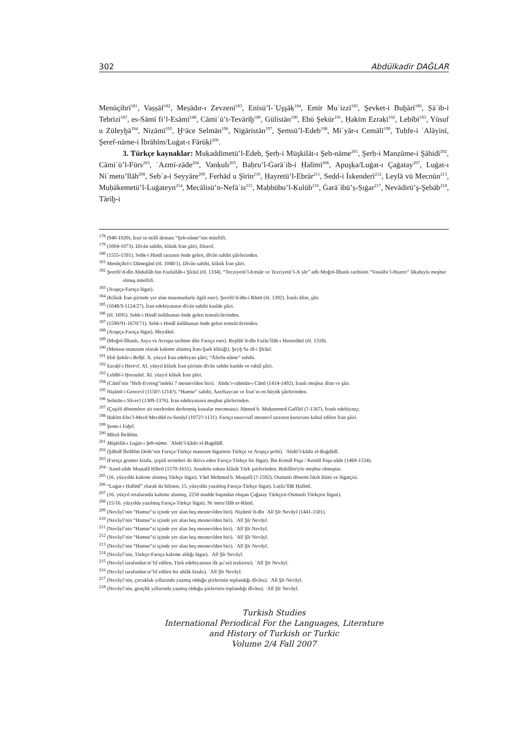302 Abdülkadir DAĞLAR
Menūçihrī<sup>181</sup>, Vaṣṣāf<sup>182</sup>, Meṣādır-ı Zevzenī<sup>183</sup>, Enīsü’l-ʿUşşāḳ<sup>184</sup>, Emīr Muʿizzī<sup>185</sup>, Şevket-i Buḫārī<sup>186</sup>, Ṣāʾib-i Tebrīzī<sup>187</sup>, es-Sāmī fi’l-Esāmī<sup>188</sup>, Cāmiʿü’t-Tevārīḫ<sup>189</sup>, Gülistān<sup>190</sup>, Ebū Şekūr<sup>191</sup>, Ḥakīm Ezraḳī<sup>192</sup>, Lebībī<sup>193</sup>, Yūsuf u Züleyḫā<sup>194</sup>, Niẓāmī<sup>195</sup>, Ḫᵛāce Selmān<sup>196</sup>, Nigāristān<sup>197</sup>, Şemsü’l-Edeb<sup>198</sup>, Miʿyār-ı Cemālī<sup>199</sup>, Tuḥfe-i ʿAlāyinī, Şeref-nāme-i İbrāhīm/Luġat-ı Fārūḳī<sup>200</sup>.
3. Türkçe kaynaklar: Muḳaddimetü’l-Edeb, Şerḥ-i Müşkilāt-ı Şeh-nāme<sup>201</sup>, Şerḥ-i Manẓūme-i Şāhidī<sup>202</sup>, Cāmiʿü’l-Fürs<sup>203</sup>, ʿAzmī-zāde<sup>204</sup>, Vanḳulı<sup>205</sup>, Baḥru’l-Ġarāʾib-i Ḥalīmī<sup>206</sup>, Apuşḳa/Luġat-ı Çaġatay<sup>207</sup>, Luġat-ı Niʿmetu’llāh<sup>208</sup>, Sebʿa-i Seyyāre<sup>209</sup>, Ferhād u Şīrīn<sup>210</sup>, Ḥayretü’l-Ebrār<sup>211</sup>, Sedd-i İskenderī<sup>212</sup>, Leylā vü Mecnūn<sup>213</sup>, Muḥākemetü’l-Luġateyn<sup>214</sup>, Mecālisü’n-Nefāʾis<sup>215</sup>, Maḥbūbu’l-Ḳulūb<sup>216</sup>, Ġarāʾibü’ṣ-Ṣıġar<sup>217</sup>, Nevādirü’ş-Şebāb<sup>218</sup>, Tārīḫ-i
<sup>178</sup> (940-1020). İran’ın millî destanı “Şeh-nâme”nin müellifi.
<sup>179</sup> (1004-1073). Dîvân sahibi, klâsik İran şâiri, filozof.
<sup>180</sup> (1555-1591). Sebk-i Hindî tarzının önde gelen, dîvân sahibi şâirlerinden.
<sup>181</sup> Menūçihrī-i Dāmegānī (öl. 1040/1). Dîvân sahibi, klâsik İran şâiri.
<sup>182</sup> Şerefü’d-dîn Abdullâh bin Fazlullâh-ı Şîrâzî (öl. 1334). “Tecziyetü’l-Emṣār ve Tezciyetü’l-Aʿṣār” adlı Moğol-İlhanlı tarihinin “Vassâfu’l-Hazret” lâkabıyla meşhur olmuş müellifi.
<sup>183</sup> (Arapça-Farsça lügat).
<sup>184</sup> (Klâsik İran şiirinde yer alan mazmunlarla ilgili eser). Şerefü’d-dīn-i Rāmī (öl. 1392). İranlı âlim, şâir.
<sup>185</sup> (1048/9-1124/27). İran edebiyatının dîvân sahibi kasîde şâiri.
<sup>186</sup> (öl. 1695). Sebk-i Hindî üslûbunun önde gelen temsilcilerinden.
<sup>187</sup> (1590/91-1670/71). Sebk-i Hindî üslûbunun önde gelen temsilcilerinden.
<sup>188</sup> (Arapça-Farsça lügat). Meydānī.
<sup>189</sup> (Moğol-İlhanlı, Asya ve Avrupa tarihine dâir Farsça eser). Reşīdü’d-dīn Fażlu’llāh-ı Hemedānī (öl. 1318).
<sup>190</sup> (Mensur-manzum olarak kaleme alınmış İran-Şark klâsiği). Şeyḫ Saʿdī-i Şīrāzī.
<sup>191</sup> Ebū Şekūr-ı Belḫī. X. yüzyıl İran edebiyatı şâiri; “Āferīn-nāme” sahibi.
<sup>192</sup> Ezraḳī-i Herevī. XI. yüzyıl klâsik İran şiirinin dîvân sahibi kasîde ve rubâî şâiri.
<sup>193</sup> Lebībī-i Ḫoraṣānī. XI. yüzyıl klâsik İran şâiri.
<sup>194</sup> (Câmî’nin “Heft-Evreng”indeki 7 mesnevîden biri). ʿAbdu’r-raḥmān-ı Cāmī (1414-1492). İranlı meşhur âlim ve şâir.
<sup>195</sup> Niẓāmī-i Gencevī (1150?-1214?). “Hamse” sahibi, Azerbaycan ve İran’ın en büyük şâirlerinden.
<sup>196</sup> Selmān-ı Sāvecī (1309-1376). İran edebiyatının meşhur şâirlerinden.
<sup>197</sup> (Çeşitli dönemlere ait eserlerden derlenmiş kıssalar mecmuası). Aḥmed b. Muḥammed Ġaffārī (?-1567). İranlı edebiyatçı.
<sup>198</sup> Ḥakīm Ebu’l-Mecd Mecdūd es-Senāyī (1072?-1131). Farsça tasavvufî mesnevî tarzının kurucusu kabul edilen İran şâiri.
<sup>199</sup> Şems-i Faḫrī.
<sup>200</sup> Mīrzā İbrāhīm.
<sup>201</sup> Müşkilāt-ı Luġat-ı Şeh-nāme. ʿAbdü’l-ḳādir el-Baġdādī.
<sup>202</sup> (Şāhidī İbrāhīm Dede’nin Farsça-Türkçe manzum lügatinin Türkçe ve Arapça şerhi). ʿAbdü’l-ḳādir el-Baġdādī.
<sup>203</sup> (Farsça gramer kitabı, çeşitli terimleri de ihtiva eden Farsça-Türkçe bir lügat). İbn Kemāl Paşa / Kemāl Paşa-zāde (1469-1534).
<sup>204</sup> ʿAzmī-zāde Muṣṭafā Ḥāletī (1570-1631). Anadolu sahası klâsik Türk şairlerinden. Rubâîleriyle meşhur olmuştur.
<sup>205</sup> (16. yüzyılda kaleme alınmış Türkçe lügat). Vānī Meḥmed b. Muṣṭafā (?-1592). Osmanlı dönemi fıkıh âlimi ve lügatçisi.
<sup>206</sup> “Luġat-ı Ḥalīmī” olarak da bilinen, 15. yüzyılda yazılmış Farsça-Türkçe lügat). Luṭfu’llāh Ḥalīmī.
<sup>207</sup> (16. yüzyıl ortalarında kaleme alınmış, 2250 madde başından oluşan Çağatay Türkçesi-Osmanlı Türkçesi lügati).
<sup>208</sup> (15/16. yüzyılda yazılmış Farsça-Türkçe lügat). Niʿmetu’llāh er-Rūmī.
<sup>209</sup> (Nevâyî’nin “Hamse”si içinde yer alan beş mesnevîden biri). Niẓāmü’d-dīn ʿAlī Şīr Nevāyī (1441-1501).
<sup>210</sup> (Nevâyî’nin “Hamse”si içinde yer alan beş mesnevîden biri). ʿAlī Şīr Nevāyī.
<sup>211</sup> (Nevâyî’nin “Hamse”si içinde yer alan beş mesnevîden biri). ʿAlī Şīr Nevāyī.
<sup>212</sup> (Nevâyî’nin “Hamse”si içinde yer alan beş mesnevîden biri). ʿAlī Şīr Nevāyī.
<sup>213</sup> (Nevâyî’nin “Hamse”si içinde yer alan beş mesnevîden biri). ʿAlī Şīr Nevāyī.
<sup>214</sup> (Nevâyî’nin, Türkçe-Farsça kaleme aldığı lügat). ʿAlī Şīr Nevāyī.
<sup>215</sup> (Nevâyî tarafından te’lif edilen, Türk edebiyatının ilk şu’arâ tezkiresi). ʿAlī Şīr Nevāyī.
<sup>216</sup> (Nevâyî tarafından te’lif edilen bir ahlâk kitabı). ʿAlī Şīr Nevāyī.
<sup>217</sup> (Nevâyî’nin, çocukluk yıllarında yazmış olduğu şiirlerinin toplandığı dîvânı). ʿAlī Şīr Nevāyī.
<sup>218</sup> (Nevâyî’nin, gençlik yıllarında yazmış olduğu şiirlerinin toplandığı dîvânı). ʿAlī Şīr Nevāyī.
Turkish Studies
International Periodical For the Languages, Literature
and History of Turkish or Turkic
Volume 2/4 Fall 2007